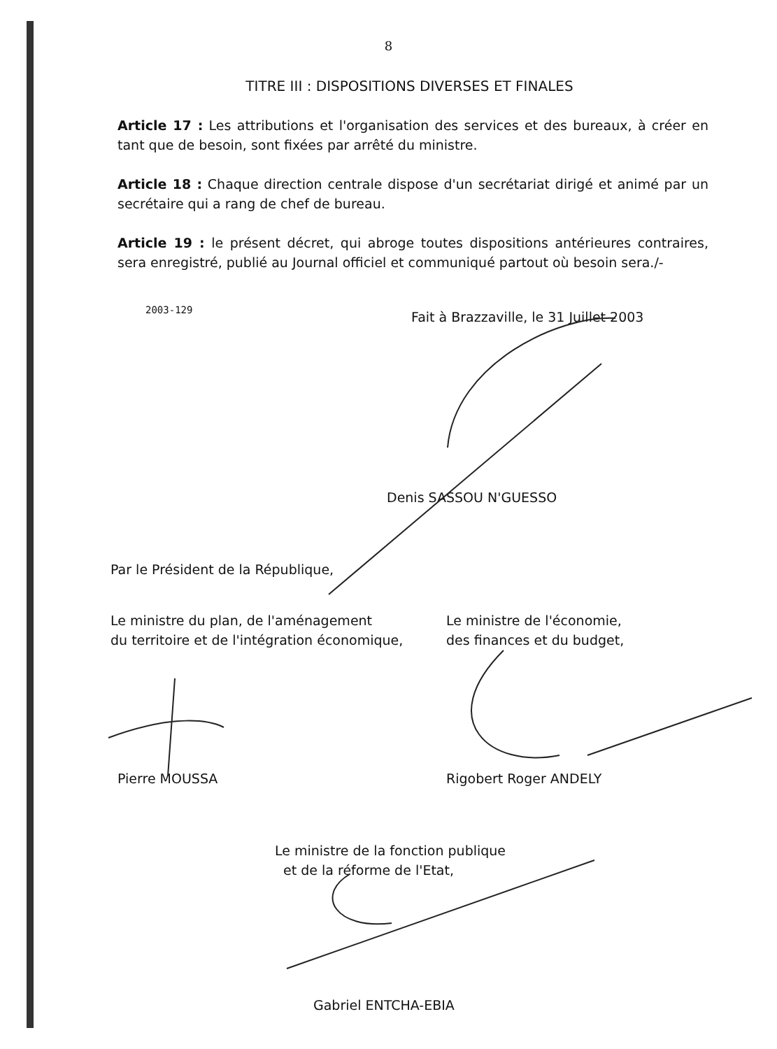8
TITRE III : DISPOSITIONS DIVERSES ET FINALES
Article 17 : Les attributions et l'organisation des services et des bureaux, à créer en tant que de besoin, sont fixées par arrêté du ministre.
Article 18 : Chaque direction centrale dispose d'un secrétariat dirigé et animé par un secrétaire qui a rang de chef de bureau.
Article 19 : le présent décret, qui abroge toutes dispositions antérieures contraires, sera enregistré, publié au Journal officiel et communiqué partout où besoin sera./-
2003-129
Fait à Brazzaville, le 31 Juillet 2003
Denis SASSOU N'GUESSO
Par le Président de la République,
Le ministre du plan, de l'aménagement
du territoire et de l'intégration économique,
Le ministre de l'économie,
des finances et du budget,
Pierre MOUSSA Rigobert Roger ANDELY
Le ministre de la fonction publique
et de la réforme de l'Etat,
Gabriel ENTCHA-EBIA